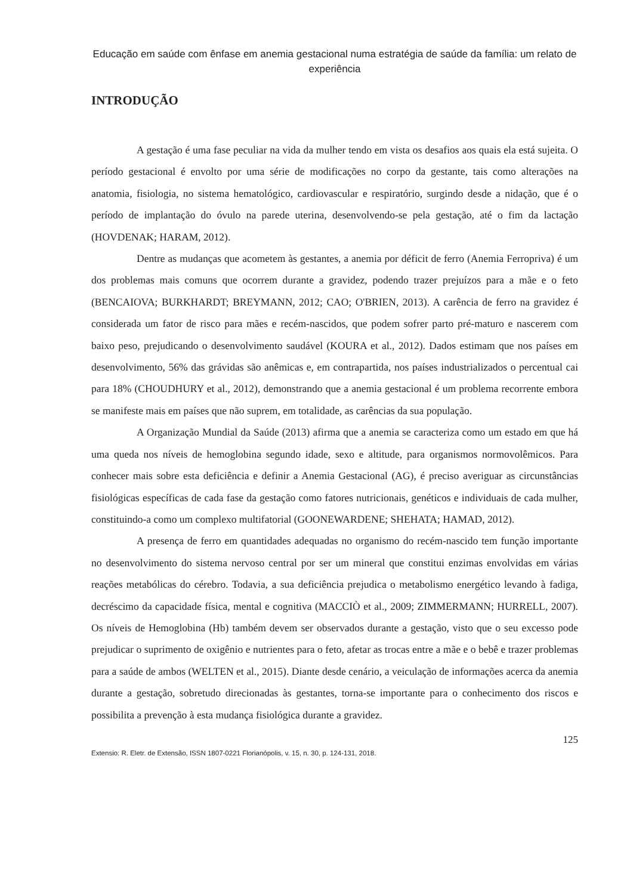Educação em saúde com ênfase em anemia gestacional numa estratégia de saúde da família: um relato de experiência
INTRODUÇÃO
A gestação é uma fase peculiar na vida da mulher tendo em vista os desafios aos quais ela está sujeita. O período gestacional é envolto por uma série de modificações no corpo da gestante, tais como alterações na anatomia, fisiologia, no sistema hematológico, cardiovascular e respiratório, surgindo desde a nidação, que é o período de implantação do óvulo na parede uterina, desenvolvendo-se pela gestação, até o fim da lactação (HOVDENAK; HARAM, 2012).
Dentre as mudanças que acometem às gestantes, a anemia por déficit de ferro (Anemia Ferropriva) é um dos problemas mais comuns que ocorrem durante a gravidez, podendo trazer prejuízos para a mãe e o feto (BENCAIOVA; BURKHARDT; BREYMANN, 2012; CAO; O'BRIEN, 2013). A carência de ferro na gravidez é considerada um fator de risco para mães e recém-nascidos, que podem sofrer parto pré-maturo e nascerem com baixo peso, prejudicando o desenvolvimento saudável (KOURA et al., 2012). Dados estimam que nos países em desenvolvimento, 56% das grávidas são anêmicas e, em contrapartida, nos países industrializados o percentual cai para 18% (CHOUDHURY et al., 2012), demonstrando que a anemia gestacional é um problema recorrente embora se manifeste mais em países que não suprem, em totalidade, as carências da sua população.
A Organização Mundial da Saúde (2013) afirma que a anemia se caracteriza como um estado em que há uma queda nos níveis de hemoglobina segundo idade, sexo e altitude, para organismos normovolêmicos. Para conhecer mais sobre esta deficiência e definir a Anemia Gestacional (AG), é preciso averiguar as circunstâncias fisiológicas específicas de cada fase da gestação como fatores nutricionais, genéticos e individuais de cada mulher, constituindo-a como um complexo multifatorial (GOONEWARDENE; SHEHATA; HAMAD, 2012).
A presença de ferro em quantidades adequadas no organismo do recém-nascido tem função importante no desenvolvimento do sistema nervoso central por ser um mineral que constitui enzimas envolvidas em várias reações metabólicas do cérebro. Todavia, a sua deficiência prejudica o metabolismo energético levando à fadiga, decréscimo da capacidade física, mental e cognitiva (MACCIÒ et al., 2009; ZIMMERMANN; HURRELL, 2007). Os níveis de Hemoglobina (Hb) também devem ser observados durante a gestação, visto que o seu excesso pode prejudicar o suprimento de oxigênio e nutrientes para o feto, afetar as trocas entre a mãe e o bebê e trazer problemas para a saúde de ambos (WELTEN et al., 2015). Diante desde cenário, a veiculação de informações acerca da anemia durante a gestação, sobretudo direcionadas às gestantes, torna-se importante para o conhecimento dos riscos e possibilita a prevenção à esta mudança fisiológica durante a gravidez.
125
Extensio: R. Eletr. de Extensão, ISSN 1807-0221 Florianópolis, v. 15, n. 30, p. 124-131, 2018.